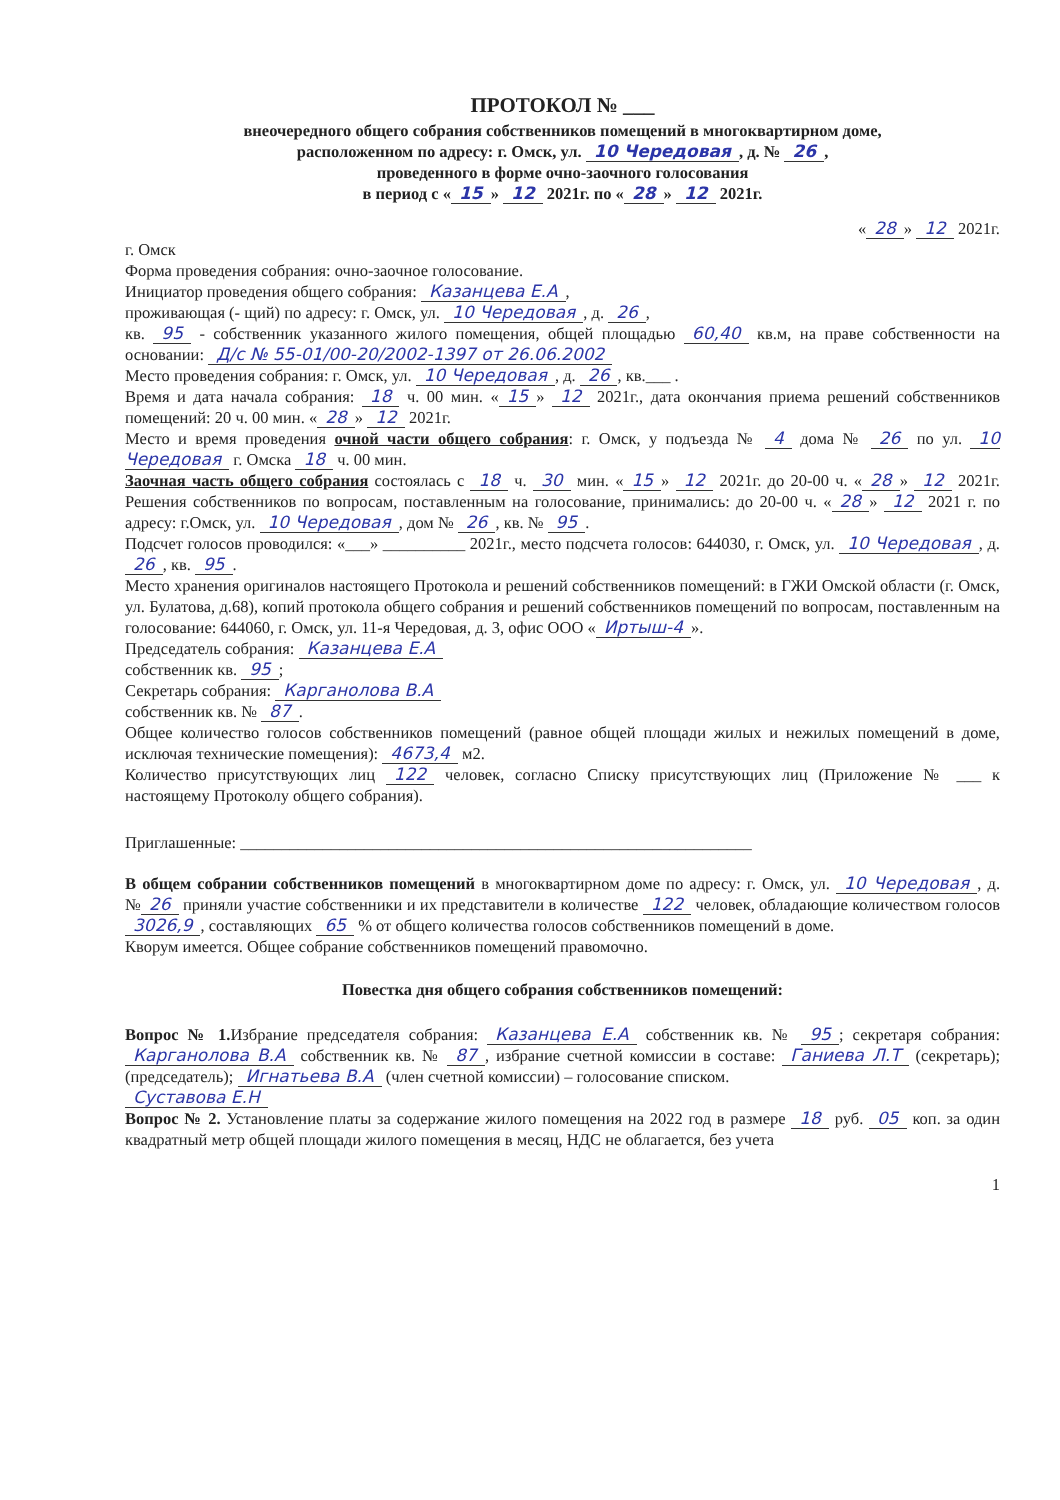ПРОТОКОЛ № ___
внеочередного общего собрания собственников помещений в многоквартирном доме,
расположенном по адресу: г. Омск, ул. 10 Чередовая, д. № 26,
проведенного в форме очно-заочного голосования
в период с « 15 » 12 2021г. по « 28 » 12 2021г.
« 28 » 12 2021г.
г. Омск
Форма проведения собрания: очно-заочное голосование.
Инициатор проведения общего собрания: Казанцева Е.А,
проживающая (- щий) по адресу: г. Омск, ул. 10 Чередовая, д. 26,
кв. 95 - собственник указанного жилого помещения, общей площадью 60,40 кв.м, на праве собственности на основании: Д/с № 55-01/00-20/2002-1397 от 26.06.2002
Место проведения собрания: г. Омск, ул. 10 Чередовая, д. 26, кв.___ .
Время и дата начала собрания: 18 ч. 00 мин. « 15 » 12 2021г., дата окончания приема решений собственников помещений: 20 ч. 00 мин. « 28 » 12 2021г.
Место и время проведения очной части общего собрания: г. Омск, у подъезда № 4 дома № 26 по ул. 10 Чередовая г. Омска 18 ч. 00 мин.
Заочная часть общего собрания состоялась с 18 ч. 30 мин. « 15 » 12 2021г. до 20-00 ч. « 28 » 12 2021г. Решения собственников по вопросам, поставленным на голосование, принимались: до 20-00 ч. « 28 » 12 2021 г. по адресу: г.Омск, ул. 10 Чередовая, дом № 26, кв. № 95.
Подсчет голосов проводился: «___» __________ 2021г., место подсчета голосов: 644030, г. Омск, ул. 10 Чередовая, д. 26, кв. 95.
Место хранения оригиналов настоящего Протокола и решений собственников помещений: в ГЖИ Омской области (г. Омск, ул. Булатова, д.68), копий протокола общего собрания и решений собственников помещений по вопросам, поставленным на голосование: 644060, г. Омск, ул. 11-я Чередовая, д. 3, офис ООО « Иртыш-4 ».
Председатель собрания: Казанцева Е.А
собственник кв. 95;
Секретарь собрания: Карганолова В.А
собственник кв. № 87.
Общее количество голосов собственников помещений (равное общей площади жилых и нежилых помещений в доме, исключая технические помещения): 4673,4 м2.
Количество присутствующих лиц 122 человек, согласно Списку присутствующих лиц (Приложение № ___ к настоящему Протоколу общего собрания).
Приглашенные: ______________________________________________________________
В общем собрании собственников помещений в многоквартирном доме по адресу: г. Омск, ул. 10 Чередовая, д. № 26 приняли участие собственники и их представители в количестве 122 человек, обладающие количеством голосов 3026,9, составляющих 65 % от общего количества голосов собственников помещений в доме.
Кворум имеется. Общее собрание собственников помещений правомочно.
Повестка дня общего собрания собственников помещений:
Вопрос № 1. Избрание председателя собрания: Казанцева Е.А собственник кв. № 95; секретаря собрания: Карганолова В.А собственник кв. № 87, избрание счетной комиссии в составе: Ганиева Л.Т (секретарь); (председатель); Игнатьева В.А (член счетной комиссии) – голосование списком.
Суставова Е.Н
Вопрос № 2. Установление платы за содержание жилого помещения на 2022 год в размере 18 руб. 05 коп. за один квадратный метр общей площади жилого помещения в месяц, НДС не облагается, без учета
1